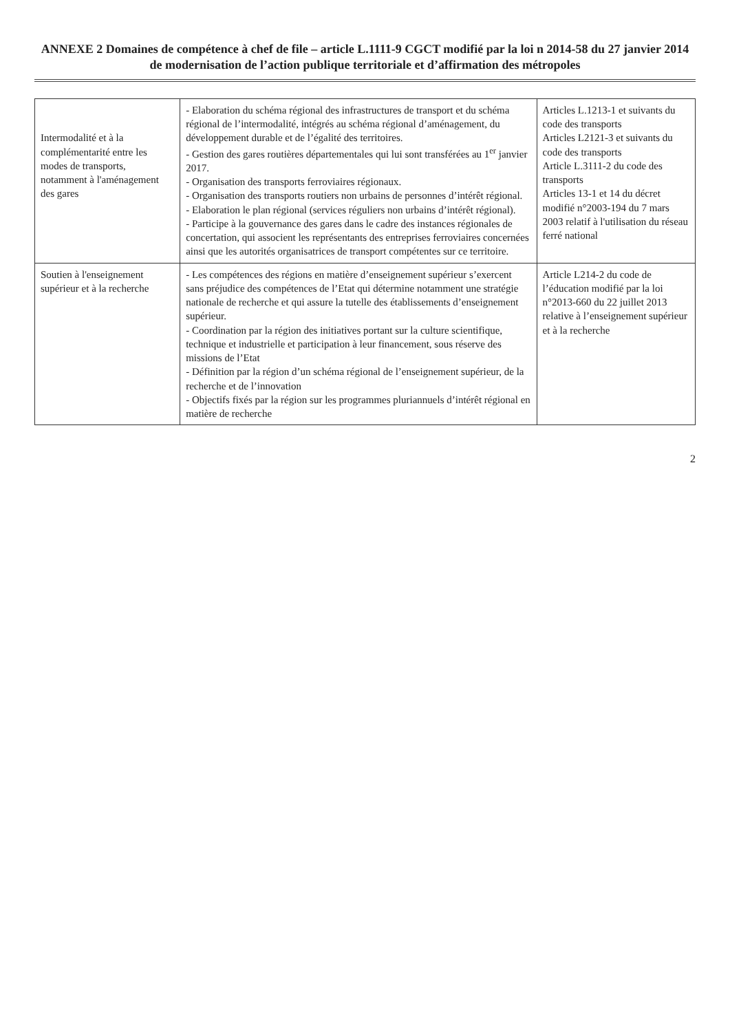ANNEXE 2 Domaines de compétence à chef de file – article L.1111-9 CGCT modifié par la loi n 2014-58 du 27 janvier 2014 de modernisation de l’action publique territoriale et d’affirmation des métropoles
| Intermodalité et à la complémentarité entre les modes de transports, notamment à l'aménagement des gares | - Elaboration du schéma régional des infrastructures de transport et du schéma régional de l’intermodalité, intégrés au schéma régional d’aménagement, du développement durable et de l’égalité des territoires. - Gestion des gares routières départementales qui lui sont transférées au 1<sup>er</sup> janvier 2017. - Organisation des transports ferroviaires régionaux. - Organisation des transports routiers non urbains de personnes d’intérêt régional. - Elaboration le plan régional (services réguliers non urbains d’intérêt régional). - Participe à la gouvernance des gares dans le cadre des instances régionales de concertation, qui associent les représentants des entreprises ferroviaires concernées ainsi que les autorités organisatrices de transport compétentes sur ce territoire. | Articles L.1213-1 et suivants du code des transports Articles L2121-3 et suivants du code des transports Article L.3111-2 du code des transports Articles 13-1 et 14 du décret modifié n°2003-194 du 7 mars 2003 relatif à l'utilisation du réseau ferré national |
| Soutien à l'enseignement supérieur et à la recherche | - Les compétences des régions en matière d’enseignement supérieur s’exercent sans préjudice des compétences de l’Etat qui détermine notamment une stratégie nationale de recherche et qui assure la tutelle des établissements d’enseignement supérieur. - Coordination par la région des initiatives portant sur la culture scientifique, technique et industrielle et participation à leur financement, sous réserve des missions de l’Etat - Définition par la région d’un schéma régional de l’enseignement supérieur, de la recherche et de l’innovation - Objectifs fixés par la région sur les programmes pluriannuels d’intérêt régional en matière de recherche | Article L214-2 du code de l’éducation modifié par la loi n°2013-660 du 22 juillet 2013 relative à l’enseignement supérieur et à la recherche |
2